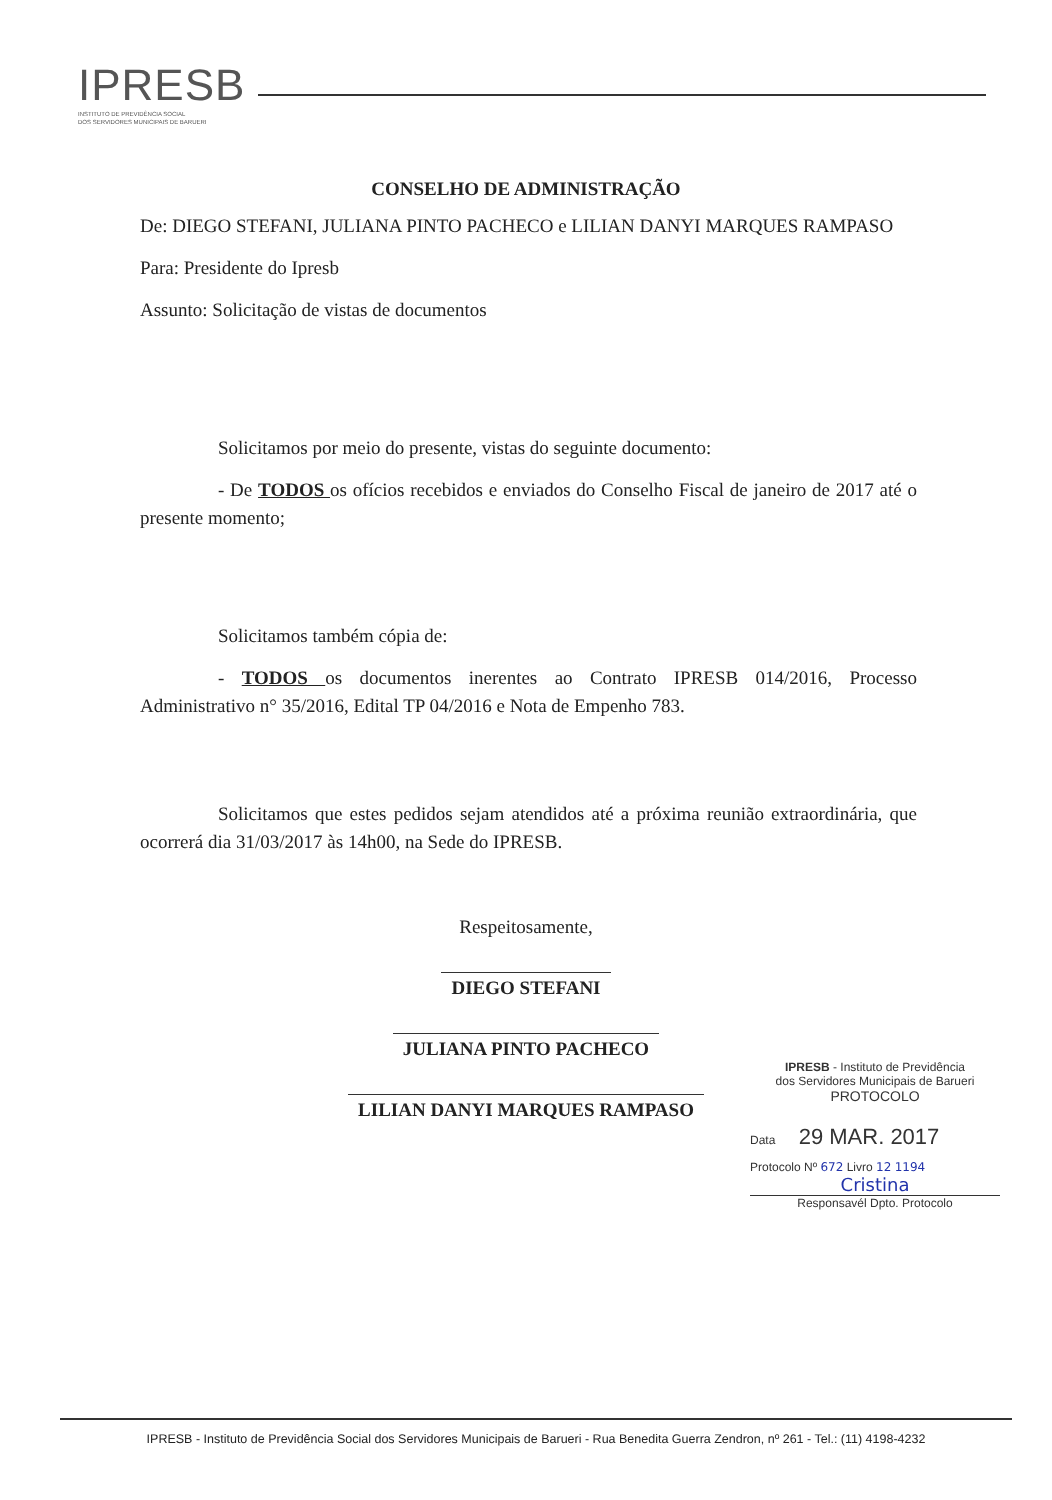IPRESB
INSTITUTO DE PREVIDÊNCIA SOCIAL
DOS SERVIDORES MUNICIPAIS DE BARUERI
CONSELHO DE ADMINISTRAÇÃO
De: DIEGO STEFANI, JULIANA PINTO PACHECO e LILIAN DANYI MARQUES RAMPASO
Para: Presidente do Ipresb
Assunto: Solicitação de vistas de documentos
Solicitamos por meio do presente, vistas do seguinte documento:
- De TODOS os ofícios recebidos e enviados do Conselho Fiscal de janeiro de 2017 até o presente momento;
Solicitamos também cópia de:
- TODOS os documentos inerentes ao Contrato IPRESB 014/2016, Processo Administrativo n° 35/2016, Edital TP 04/2016 e Nota de Empenho 783.
Solicitamos que estes pedidos sejam atendidos até a próxima reunião extraordinária, que ocorrerá dia 31/03/2017 às 14h00, na Sede do IPRESB.
Respeitosamente,
DIEGO STEFANI
JULIANA PINTO PACHECO
LILIAN DANYI MARQUES RAMPASO
IPRESB - Instituto de Previdência
dos Servidores Municipais de Barueri
PROTOCOLO
Data 29 MAR. 2017
Protocolo Nº 672 Livro 12 1194
Cristina
Responsavél Dpto. Protocolo
IPRESB - Instituto de Previdência Social dos Servidores Municipais de Barueri - Rua Benedita Guerra Zendron, nº 261 - Tel.: (11) 4198-4232